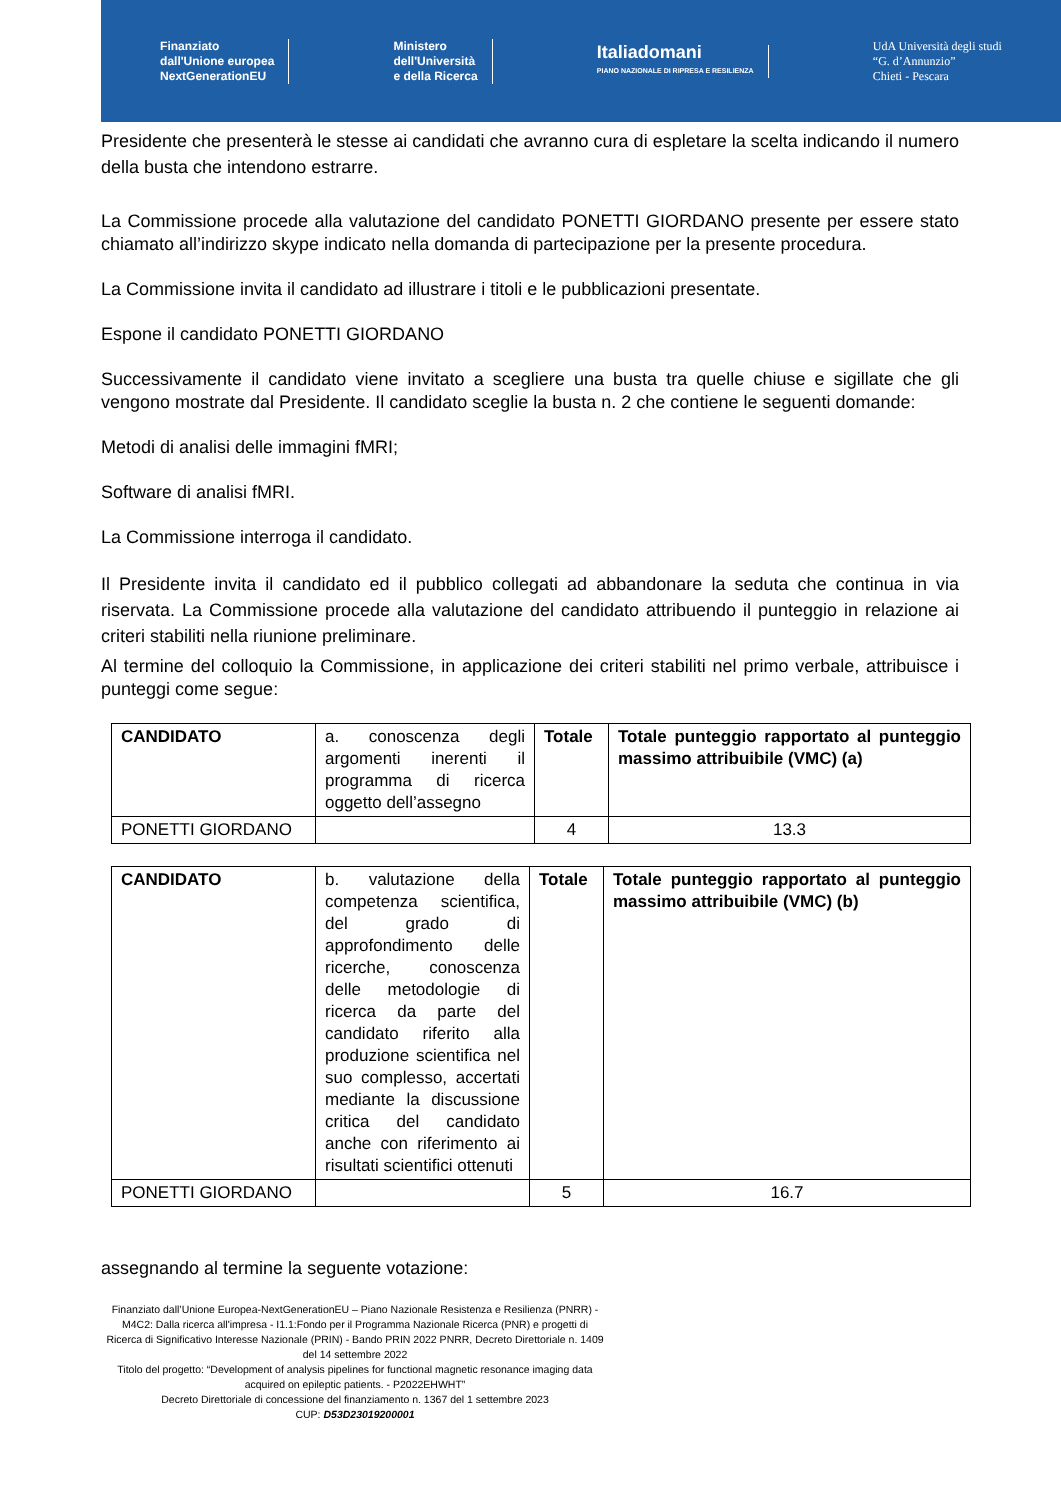Finanziato
dall'Unione europea
NextGenerationEU
Ministero
dell'Università
e della Ricerca
Italiadomani
PIANO NAZIONALE DI RIPRESA E RESILIENZA
UdA Università degli studi
“G. d’Annunzio”
Chieti - Pescara
Presidente che presenterà le stesse ai candidati che avranno cura di espletare la scelta indicando il numero della busta che intendono estrarre.
La Commissione procede alla valutazione del candidato PONETTI GIORDANO presente per essere stato chiamato all’indirizzo skype indicato nella domanda di partecipazione per la presente procedura.
La Commissione invita il candidato ad illustrare i titoli e le pubblicazioni presentate.
Espone il candidato PONETTI GIORDANO
Successivamente il candidato viene invitato a scegliere una busta tra quelle chiuse e sigillate che gli vengono mostrate dal Presidente. Il candidato sceglie la busta n. 2 che contiene le seguenti domande:
Metodi di analisi delle immagini fMRI;
Software di analisi fMRI.
La Commissione interroga il candidato.
Il Presidente invita il candidato ed il pubblico collegati ad abbandonare la seduta che continua in via riservata. La Commissione procede alla valutazione del candidato attribuendo il punteggio in relazione ai criteri stabiliti nella riunione preliminare.
Al termine del colloquio la Commissione, in applicazione dei criteri stabiliti nel primo verbale, attribuisce i punteggi come segue:
| CANDIDATO | a. conoscenza degli argomenti inerenti il programma di ricerca oggetto dell’assegno | Totale | Totale punteggio rapportato al punteggio massimo attribuibile (VMC) (a) |
| PONETTI GIORDANO | | 4 | 13.3 |
| CANDIDATO | b. valutazione della competenza scientifica, del grado di approfondimento delle ricerche, conoscenza delle metodologie di ricerca da parte del candidato riferito alla produzione scientifica nel suo complesso, accertati mediante la discussione critica del candidato anche con riferimento ai risultati scientifici ottenuti | Totale | Totale punteggio rapportato al punteggio massimo attribuibile (VMC) (b) |
| PONETTI GIORDANO | | 5 | 16.7 |
assegnando al termine la seguente votazione:
Finanziato dall’Unione Europea-NextGenerationEU – Piano Nazionale Resistenza e Resilienza (PNRR) - M4C2: Dalla ricerca all'impresa - I1.1:Fondo per il Programma Nazionale Ricerca (PNR) e progetti di Ricerca di Significativo Interesse Nazionale (PRIN) - Bando PRIN 2022 PNRR, Decreto Direttoriale n. 1409 del 14 settembre 2022
Titolo del progetto: “Development of analysis pipelines for functional magnetic resonance imaging data acquired on epileptic patients. - P2022EHWHT”
Decreto Direttoriale di concessione del finanziamento n. 1367 del 1 settembre 2023
CUP: D53D23019200001